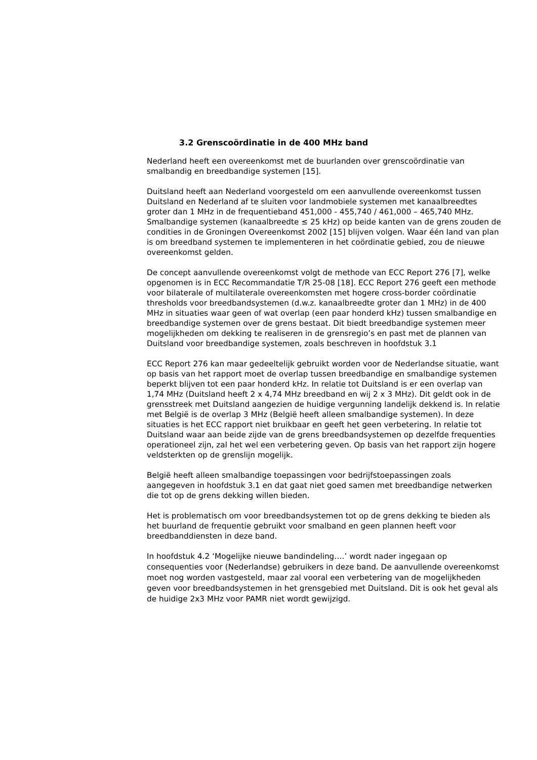3.2 Grenscoördinatie in de 400 MHz band
Nederland heeft een overeenkomst met de buurlanden over grenscoördinatie van smalbandig en breedbandige systemen [15].
Duitsland heeft aan Nederland voorgesteld om een aanvullende overeenkomst tussen Duitsland en Nederland af te sluiten voor landmobiele systemen met kanaalbreedtes groter dan 1 MHz in de frequentieband 451,000 - 455,740 / 461,000 – 465,740 MHz. Smalbandige systemen (kanaalbreedte ≤ 25 kHz) op beide kanten van de grens zouden de condities in de Groningen Overeenkomst 2002 [15] blijven volgen. Waar één land van plan is om breedband systemen te implementeren in het coördinatie gebied, zou de nieuwe overeenkomst gelden.
De concept aanvullende overeenkomst volgt de methode van ECC Report 276 [7], welke opgenomen is in ECC Recommandatie T/R 25-08 [18]. ECC Report 276 geeft een methode voor bilaterale of multilaterale overeenkomsten met hogere cross-border coördinatie thresholds voor breedbandsystemen (d.w.z. kanaalbreedte groter dan 1 MHz) in de 400 MHz in situaties waar geen of wat overlap (een paar honderd kHz) tussen smalbandige en breedbandige systemen over de grens bestaat. Dit biedt breedbandige systemen meer mogelijkheden om dekking te realiseren in de grensregio’s en past met de plannen van Duitsland voor breedbandige systemen, zoals beschreven in hoofdstuk 3.1
ECC Report 276 kan maar gedeeltelijk gebruikt worden voor de Nederlandse situatie, want op basis van het rapport moet de overlap tussen breedbandige en smalbandige systemen beperkt blijven tot een paar honderd kHz. In relatie tot Duitsland is er een overlap van 1,74 MHz (Duitsland heeft 2 x 4,74 MHz breedband en wij 2 x 3 MHz). Dit geldt ook in de grensstreek met Duitsland aangezien de huidige vergunning landelijk dekkend is. In relatie met België is de overlap 3 MHz (België heeft alleen smalbandige systemen). In deze situaties is het ECC rapport niet bruikbaar en geeft het geen verbetering. In relatie tot Duitsland waar aan beide zijde van de grens breedbandsystemen op dezelfde frequenties operationeel zijn, zal het wel een verbetering geven. Op basis van het rapport zijn hogere veldsterkten op de grenslijn mogelijk.
België heeft alleen smalbandige toepassingen voor bedrijfstoepassingen zoals aangegeven in hoofdstuk 3.1 en dat gaat niet goed samen met breedbandige netwerken die tot op de grens dekking willen bieden.
Het is problematisch om voor breedbandsystemen tot op de grens dekking te bieden als het buurland de frequentie gebruikt voor smalband en geen plannen heeft voor breedbanddiensten in deze band.
In hoofdstuk 4.2 ‘Mogelijke nieuwe bandindeling….’ wordt nader ingegaan op consequenties voor (Nederlandse) gebruikers in deze band. De aanvullende overeenkomst moet nog worden vastgesteld, maar zal vooral een verbetering van de mogelijkheden geven voor breedbandsystemen in het grensgebied met Duitsland. Dit is ook het geval als de huidige 2x3 MHz voor PAMR niet wordt gewijzigd.